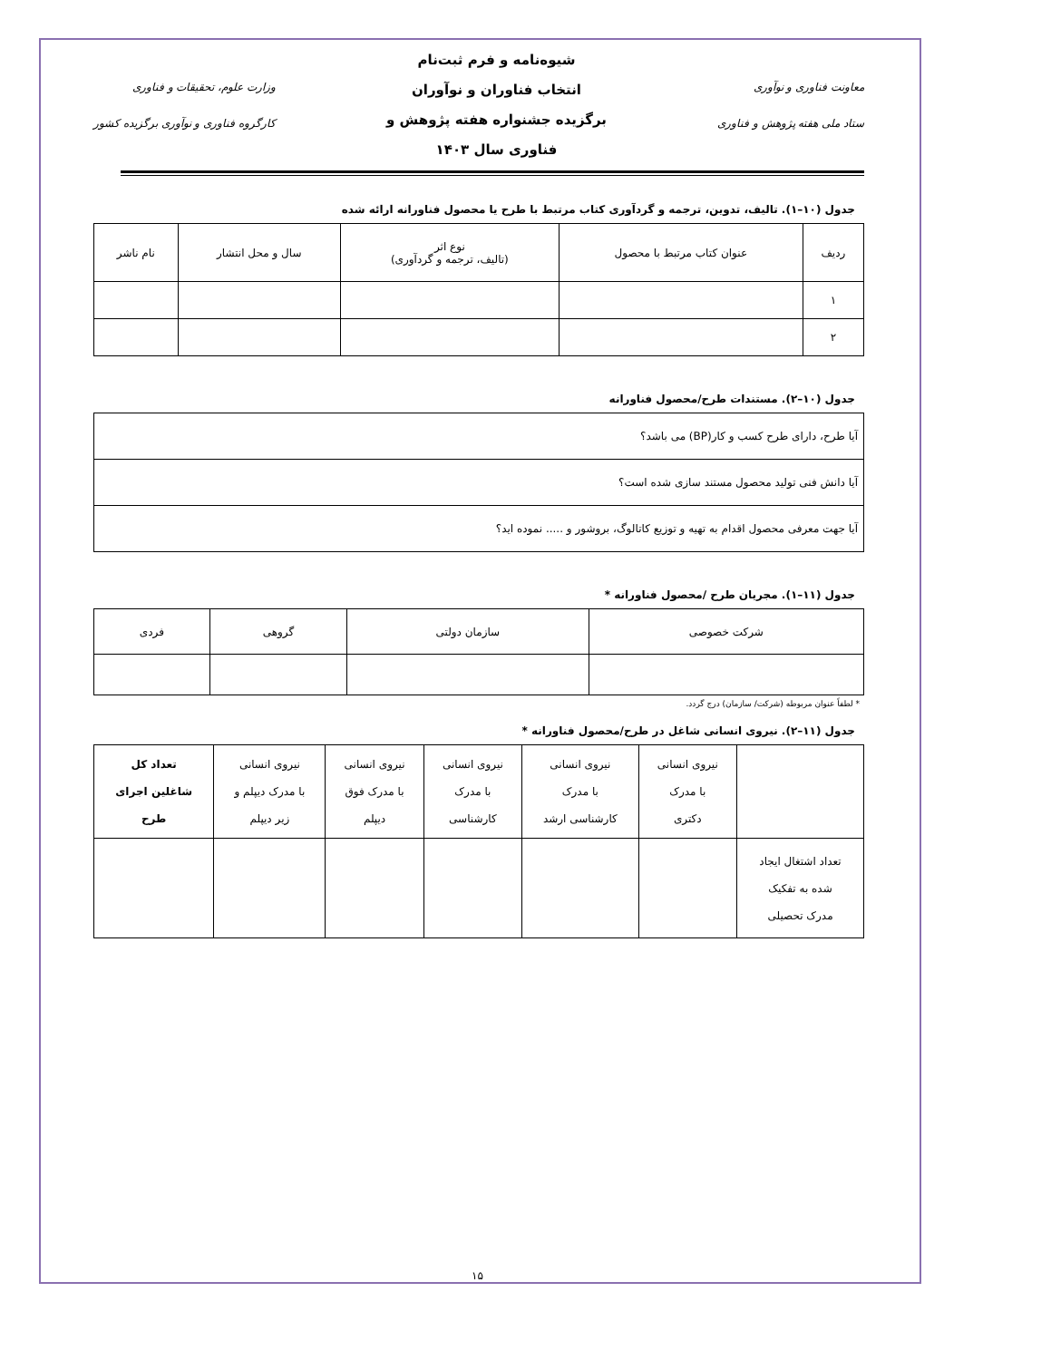معاونت فناوری و نوآوری
ستاد ملی هفته پژوهش و فناوری
شیوه‌نامه و فرم ثبت‌نام
انتخاب فناوران و نوآوران
برگزیده جشنواره هفته پژوهش و
فناوری سال ۱۴۰۳
وزارت علوم، تحقیقات و فناوری
کارگروه فناوری و نوآوری برگزیده کشور
جدول (۱۰–۱). تالیف، تدوین، ترجمه و گردآوری کتاب مرتبط با طرح یا محصول فناورانه ارائه شده
| ردیف | عنوان کتاب مرتبط با محصول | نوع اثر (تالیف، ترجمه و گردآوری) | سال و محل انتشار | نام ناشر |
| --- | --- | --- | --- | --- |
| ۱ | | | | |
| ۲ | | | | |
جدول (۱۰–۲). مستندات طرح/محصول فناورانه
| آیا طرح، دارای طرح کسب و کار(BP) می باشد؟ |
| آیا دانش فنی تولید محصول مستند سازی شده است؟ |
| آیا جهت معرفی محصول اقدام به تهیه و توزیع کاتالوگ، بروشور و ..... نموده اید؟ |
جدول (۱۱–۱). مجریان طرح /محصول فناورانه *
| شرکت خصوصی | سازمان دولتی | گروهی | فردی |
| --- | --- | --- | --- |
* لطفاً عنوان مربوطه (شرکت/ سازمان) درج گردد.
جدول (۱۱–۲). نیروی انسانی شاغل در طرح/محصول فناورانه *
| | نیروی انسانی با مدرک دکتری | نیروی انسانی با مدرک کارشناسی ارشد | نیروی انسانی با مدرک کارشناسی | نیروی انسانی با مدرک فوق دیپلم | نیروی انسانی با مدرک دیپلم و زیر دیپلم | تعداد کل شاغلین اجرای طرح |
| --- | --- | --- | --- | --- | --- | --- |
| تعداد اشتغال ایجاد شده به تفکیک مدرک تحصیلی | | | | | | |
۱۵